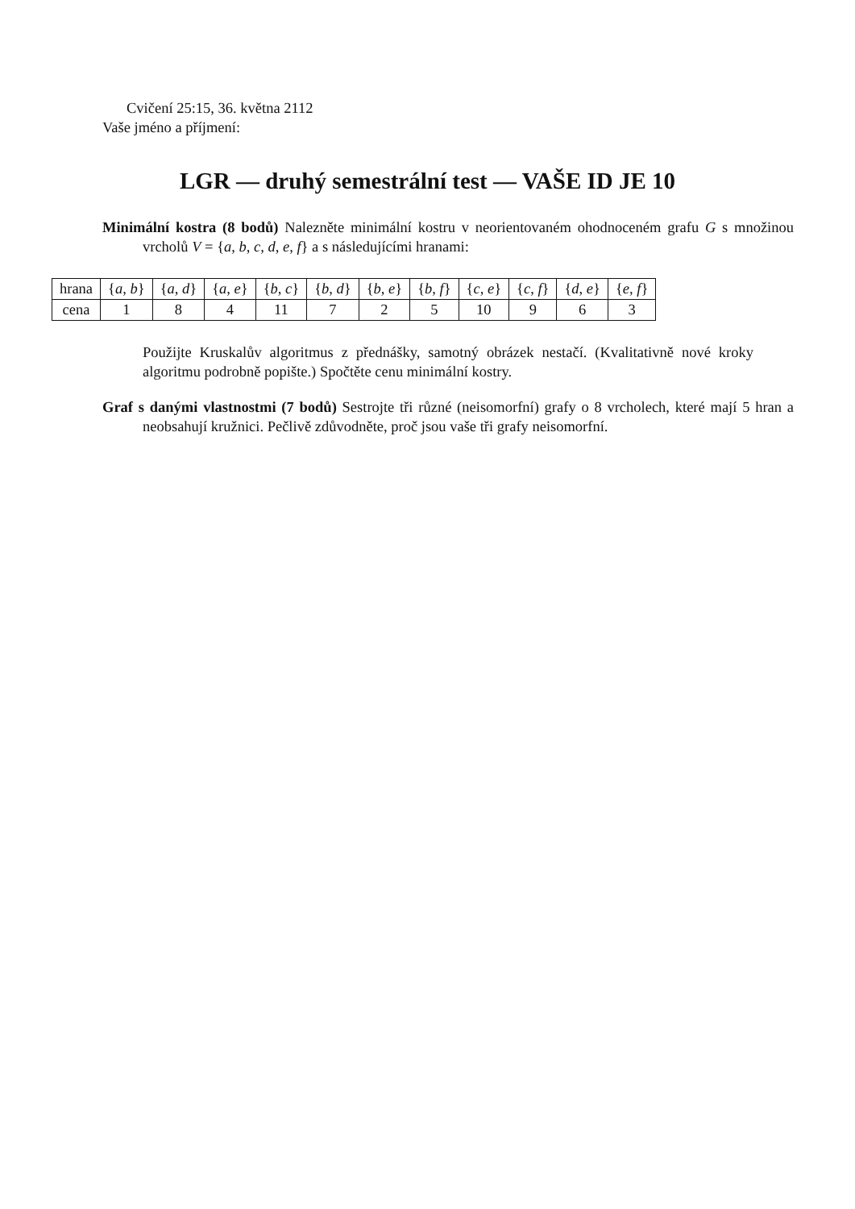Cvičení 25:15, 36. května 2112
Vaše jméno a příjmení:
LGR — druhý semestrální test — VAŠE ID JE 10
Minimální kostra (8 bodů) Nalezněte minimální kostru v neorientovaném ohodnoceném grafu G s množinou vrcholů V = {a, b, c, d, e, f} a s následujícími hranami:
| hrana | { a, b } | { a, d } | { a, e } | { b, c } | { b, d } | { b, e } | { b, f } | { c, e } | { c, f } | { d, e } | { e, f } |
| cena | 1 | 8 | 4 | 11 | 7 | 2 | 5 | 10 | 9 | 6 | 3 |
Použijte Kruskalův algoritmus z přednášky, samotný obrázek nestačí. (Kvalitativně nové kroky algoritmu podrobně popište.) Spočtěte cenu minimální kostry.
Graf s danými vlastnostmi (7 bodů) Sestrojte tři různé (neisomorfní) grafy o 8 vrcholech, které mají 5 hran a neobsahují kružnici. Pečlivě zdůvodněte, proč jsou vaše tři grafy neisomorfní.